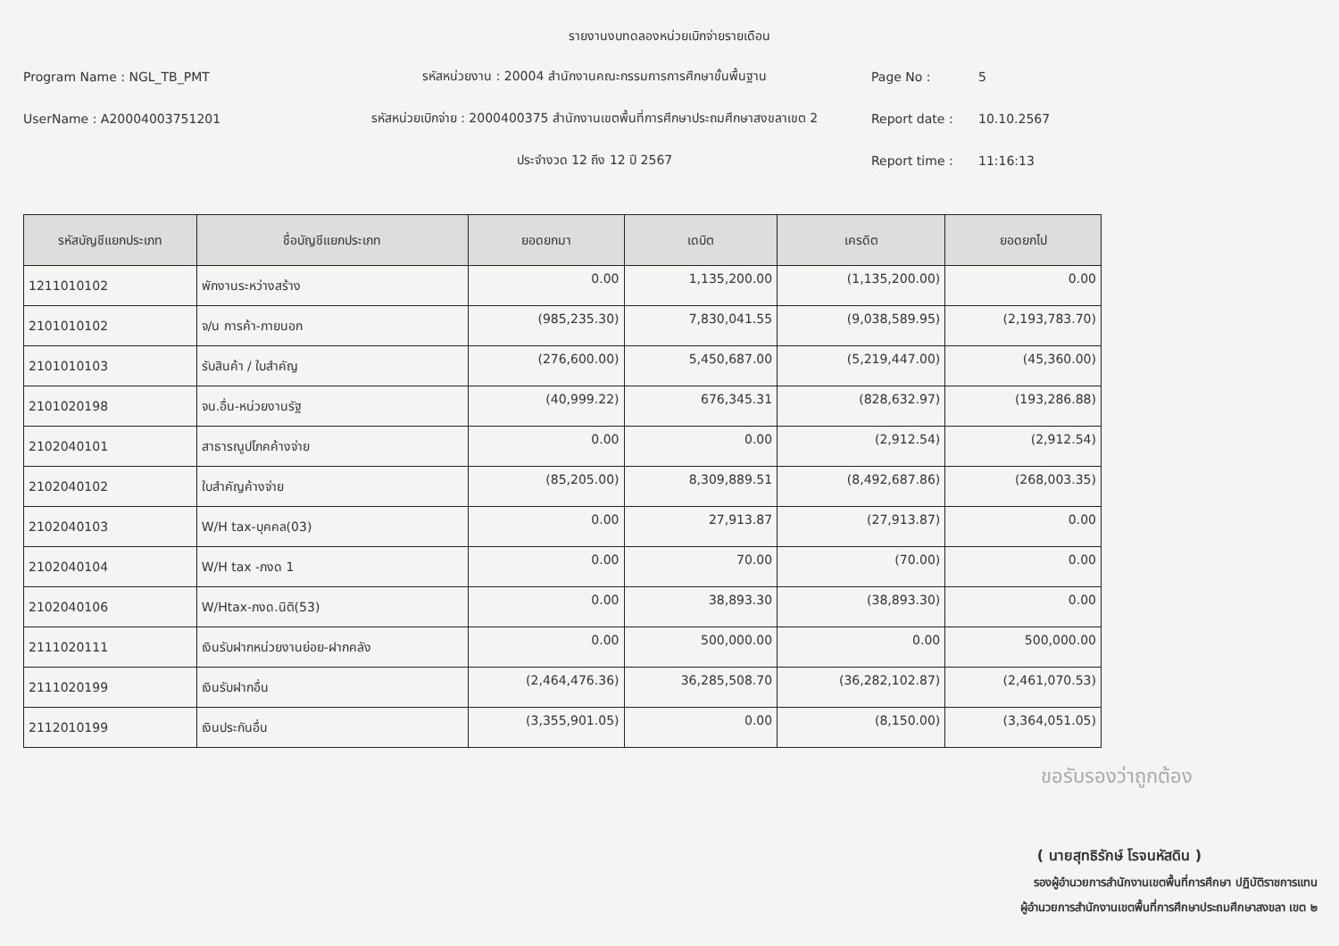รายงานงบทดลองหน่วยเบิกจ่ายรายเดือน
Program Name : NGL_TB_PMT
รหัสหน่วยงาน : 20004 สำนักงานคณะกรรมการการศึกษาขั้นพื้นฐาน
Page No :
5
UserName : A20004003751201
รหัสหน่วยเบิกจ่าย : 2000400375 สำนักงานเขตพื้นที่การศึกษาประถมศึกษาสงขลาเขต 2
Report date :
10.10.2567
ประจำงวด 12 ถึง 12 ปี 2567
Report time :
11:16:13
| รหัสบัญชีแยกประเภท | ชื่อบัญชีแยกประเภท | ยอดยกมา | เดบิต | เครดิต | ยอดยกไป |
| --- | --- | --- | --- | --- | --- |
| 1211010102 | พักงานระหว่างสร้าง | 0.00 | 1,135,200.00 | (1,135,200.00) | 0.00 |
| 2101010102 | จ/น การค้า-ภายนอก | (985,235.30) | 7,830,041.55 | (9,038,589.95) | (2,193,783.70) |
| 2101010103 | รับสินค้า / ใบสำคัญ | (276,600.00) | 5,450,687.00 | (5,219,447.00) | (45,360.00) |
| 2101020198 | จน.อื่น-หน่วยงานรัฐ | (40,999.22) | 676,345.31 | (828,632.97) | (193,286.88) |
| 2102040101 | สาธารณูปโภคค้างจ่าย | 0.00 | 0.00 | (2,912.54) | (2,912.54) |
| 2102040102 | ใบสำคัญค้างจ่าย | (85,205.00) | 8,309,889.51 | (8,492,687.86) | (268,003.35) |
| 2102040103 | W/H tax-บุคคล(03) | 0.00 | 27,913.87 | (27,913.87) | 0.00 |
| 2102040104 | W/H tax -ภงด 1 | 0.00 | 70.00 | (70.00) | 0.00 |
| 2102040106 | W/Htax-ภงด.นิติ(53) | 0.00 | 38,893.30 | (38,893.30) | 0.00 |
| 2111020111 | เงินรับฝากหน่วยงานย่อย-ฝากคลัง | 0.00 | 500,000.00 | 0.00 | 500,000.00 |
| 2111020199 | เงินรับฝากอื่น | (2,464,476.36) | 36,285,508.70 | (36,282,102.87) | (2,461,070.53) |
| 2112010199 | เงินประกันอื่น | (3,355,901.05) | 0.00 | (8,150.00) | (3,364,051.05) |
ขอรับรองว่าถูกต้อง
( นายสุทธิรักษ์ โรจนหัสดิน )
รองผู้อำนวยการสำนักงานเขตพื้นที่การศึกษา ปฏิบัติราชการแทน
ผู้อำนวยการสำนักงานเขตพื้นที่การศึกษาประถมศึกษาสงขลา เขต ๒